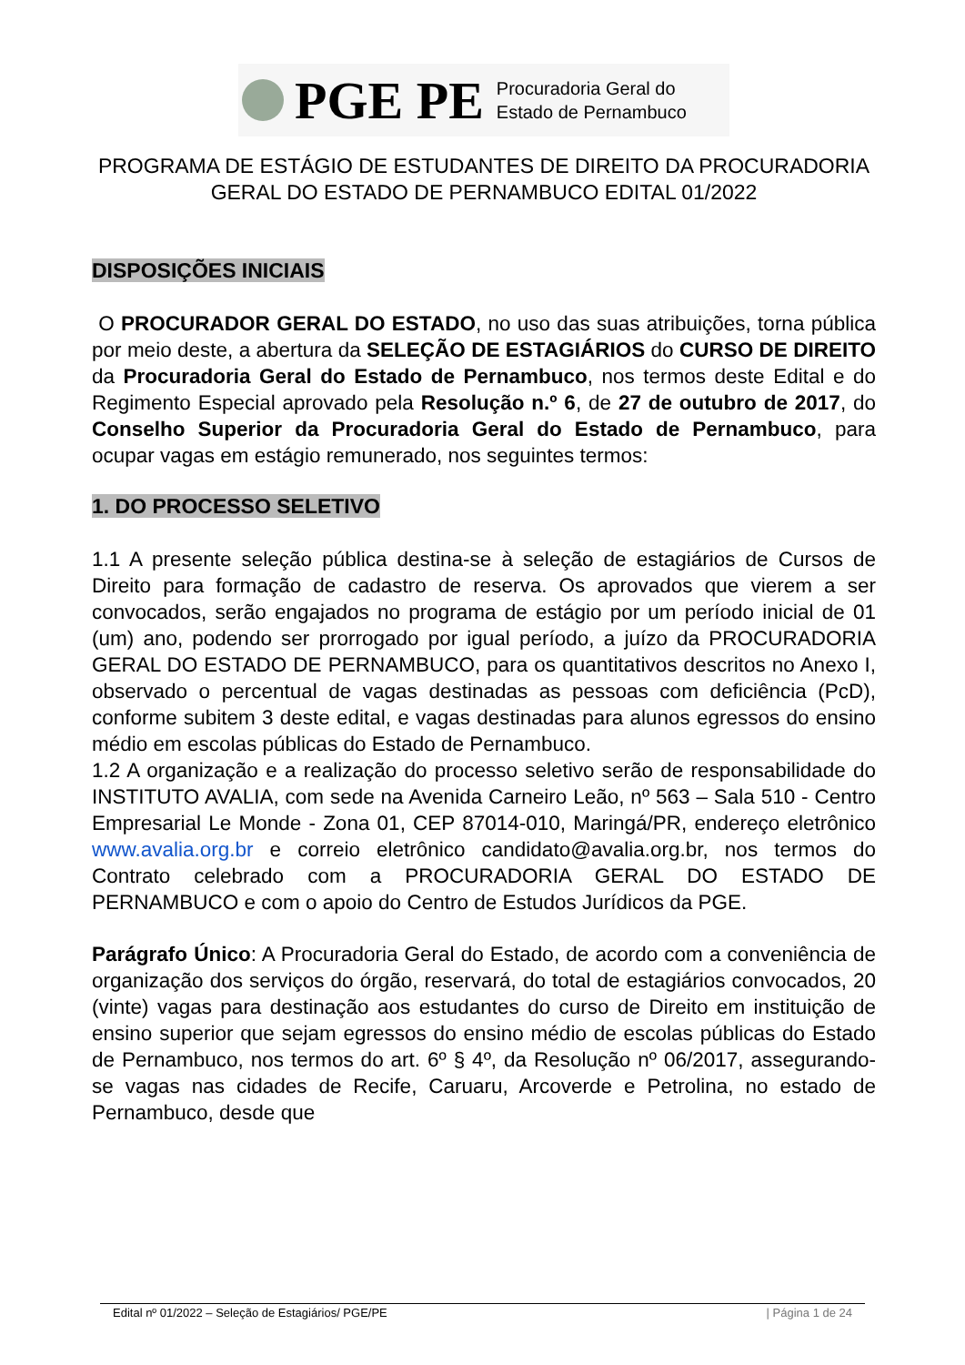PGE PE Procuradoria Geral do
Estado de Pernambuco
PROGRAMA DE ESTÁGIO DE ESTUDANTES DE DIREITO DA PROCURADORIA GERAL DO ESTADO DE PERNAMBUCO EDITAL 01/2022
DISPOSIÇÕES INICIAIS
O PROCURADOR GERAL DO ESTADO, no uso das suas atribuições, torna pública por meio deste, a abertura da SELEÇÃO DE ESTAGIÁRIOS do CURSO DE DIREITO da Procuradoria Geral do Estado de Pernambuco, nos termos deste Edital e do Regimento Especial aprovado pela Resolução n.º 6, de 27 de outubro de 2017, do Conselho Superior da Procuradoria Geral do Estado de Pernambuco, para ocupar vagas em estágio remunerado, nos seguintes termos:
1. DO PROCESSO SELETIVO
1.1 A presente seleção pública destina-se à seleção de estagiários de Cursos de Direito para formação de cadastro de reserva. Os aprovados que vierem a ser convocados, serão engajados no programa de estágio por um período inicial de 01 (um) ano, podendo ser prorrogado por igual período, a juízo da PROCURADORIA GERAL DO ESTADO DE PERNAMBUCO, para os quantitativos descritos no Anexo I, observado o percentual de vagas destinadas as pessoas com deficiência (PcD), conforme subitem 3 deste edital, e vagas destinadas para alunos egressos do ensino médio em escolas públicas do Estado de Pernambuco.
1.2 A organização e a realização do processo seletivo serão de responsabilidade do INSTITUTO AVALIA, com sede na Avenida Carneiro Leão, nº 563 – Sala 510 - Centro Empresarial Le Monde - Zona 01, CEP 87014-010, Maringá/PR, endereço eletrônico www.avalia.org.br e correio eletrônico candidato@avalia.org.br, nos termos do Contrato celebrado com a PROCURADORIA GERAL DO ESTADO DE PERNAMBUCO e com o apoio do Centro de Estudos Jurídicos da PGE.
Parágrafo Único: A Procuradoria Geral do Estado, de acordo com a conveniência de organização dos serviços do órgão, reservará, do total de estagiários convocados, 20 (vinte) vagas para destinação aos estudantes do curso de Direito em instituição de ensino superior que sejam egressos do ensino médio de escolas públicas do Estado de Pernambuco, nos termos do art. 6º § 4º, da Resolução nº 06/2017, assegurando-se vagas nas cidades de Recife, Caruaru, Arcoverde e Petrolina, no estado de Pernambuco, desde que
Edital nº 01/2022 – Seleção de Estagiários/ PGE/PE | Página 1 de 24